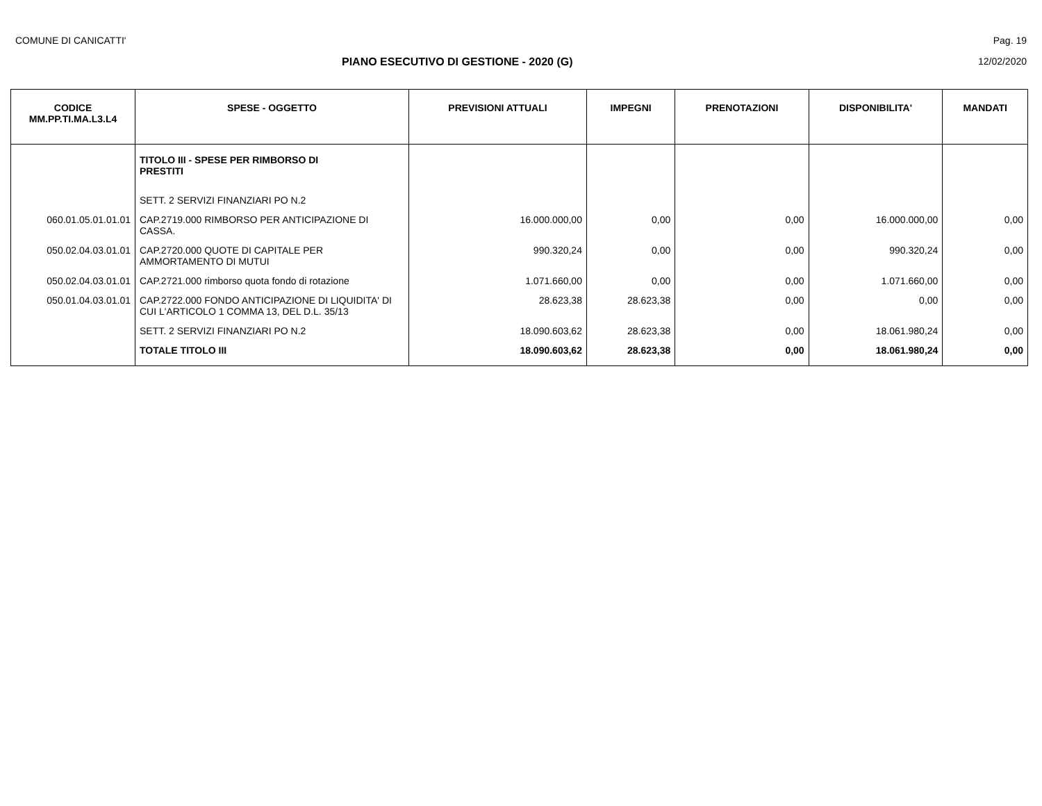COMUNE DI CANICATTI' Pag. 19
PIANO ESECUTIVO DI GESTIONE - 2020 (G) 12/02/2020
| CODICE MM.PP.TI.MA.L3.L4 | SPESE - OGGETTO | PREVISIONI ATTUALI | IMPEGNI | PRENOTAZIONI | DISPONIBILITA' | MANDATI |
| --- | --- | --- | --- | --- | --- | --- |
| | TITOLO III - SPESE PER RIMBORSO DI PRESTITI | | | | | |
| | SETT. 2 SERVIZI FINANZIARI PO N.2 | | | | | |
| 060.01.05.01.01.01 | CAP.2719.000 RIMBORSO PER ANTICIPAZIONE DI CASSA. | 16.000.000,00 | 0,00 | 0,00 | 16.000.000,00 | 0,00 |
| 050.02.04.03.01.01 | CAP.2720.000 QUOTE DI CAPITALE PER AMMORTAMENTO DI MUTUI | 990.320,24 | 0,00 | 0,00 | 990.320,24 | 0,00 |
| 050.02.04.03.01.01 | CAP.2721.000 rimborso quota fondo di rotazione | 1.071.660,00 | 0,00 | 0,00 | 1.071.660,00 | 0,00 |
| 050.01.04.03.01.01 | CAP.2722.000 FONDO ANTICIPAZIONE DI LIQUIDITA' DI CUI L'ARTICOLO 1 COMMA 13, DEL D.L. 35/13 | 28.623,38 | 28.623,38 | 0,00 | 0,00 | 0,00 |
| | SETT. 2 SERVIZI FINANZIARI PO N.2 | 18.090.603,62 | 28.623,38 | 0,00 | 18.061.980,24 | 0,00 |
| | TOTALE TITOLO III | 18.090.603,62 | 28.623,38 | 0,00 | 18.061.980,24 | 0,00 |